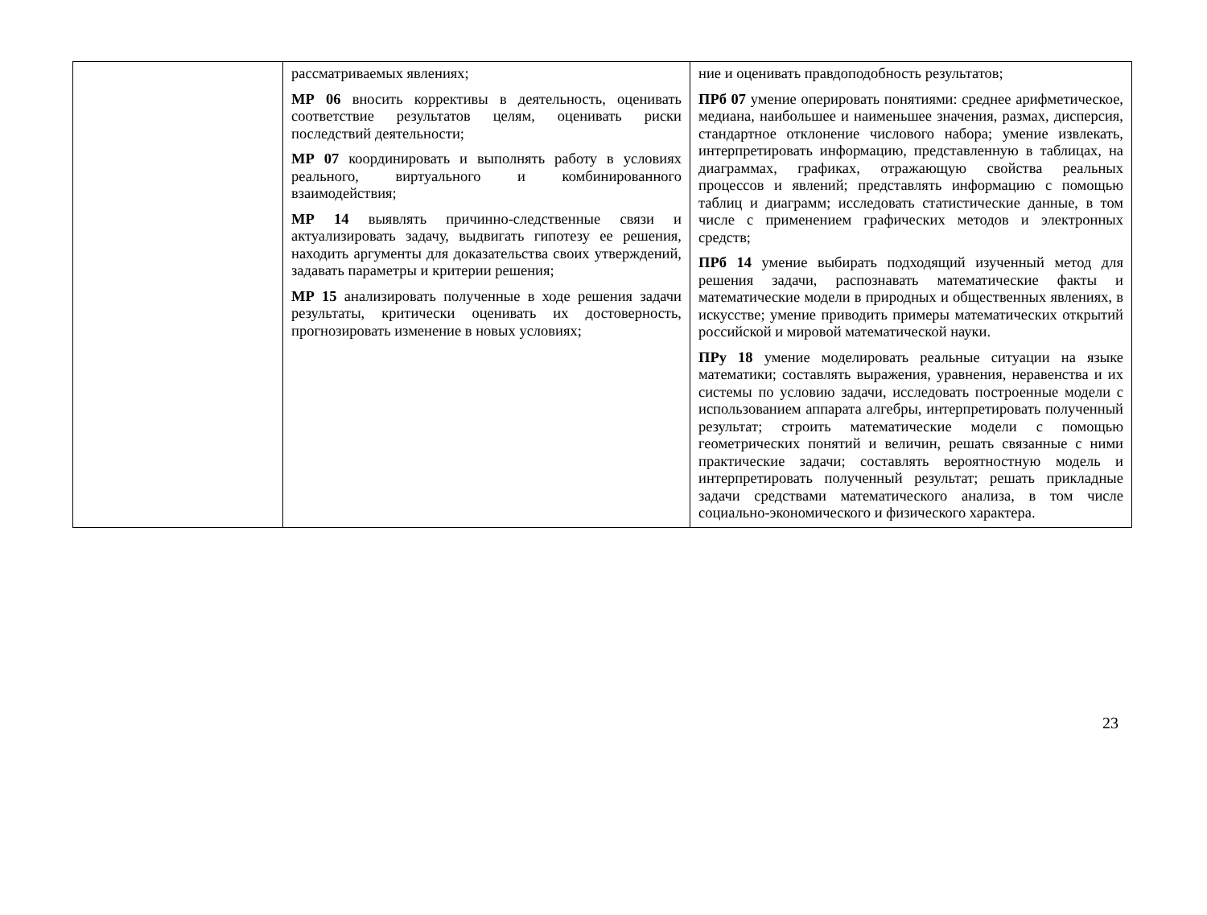| | рассматриваемых явлениях; МР 06 вносить коррективы в деятельность, оценивать соответствие результатов целям, оценивать риски последствий деятельности; МР 07 координировать и выполнять работу в условиях реального, виртуального и комбинированного взаимодействия; МР 14 выявлять причинно-следственные связи и актуализировать задачу, выдвигать гипотезу ее решения, находить аргументы для доказательства своих утверждений, задавать параметры и критерии решения; МР 15 анализировать полученные в ходе решения задачи результаты, критически оценивать их достоверность, прогнозировать изменение в новых условиях; | ние и оценивать правдоподобность результатов; ПРб 07 умение оперировать понятиями: среднее арифметическое, медиана, наибольшее и наименьшее значения, размах, дисперсия, стандартное отклонение числового набора; умение извлекать, интерпретировать информацию, представленную в таблицах, на диаграммах, графиках, отражающую свойства реальных процессов и явлений; представлять информацию с помощью таблиц и диаграмм; исследовать статистические данные, в том числе с применением графических методов и электронных средств; ПРб 14 умение выбирать подходящий изученный метод для решения задачи, распознавать математические факты и математические модели в природных и общественных явлениях, в искусстве; умение приводить примеры математических открытий российской и мировой математической науки. ПРу 18 умение моделировать реальные ситуации на языке математики; составлять выражения, уравнения, неравенства и их системы по условию задачи, исследовать построенные модели с использованием аппарата алгебры, интерпретировать полученный результат; строить математические модели с помощью геометрических понятий и величин, решать связанные с ними практические задачи; составлять вероятностную модель и интерпретировать полученный результат; решать прикладные задачи средствами математического анализа, в том числе социально-экономического и физического характера. |
23